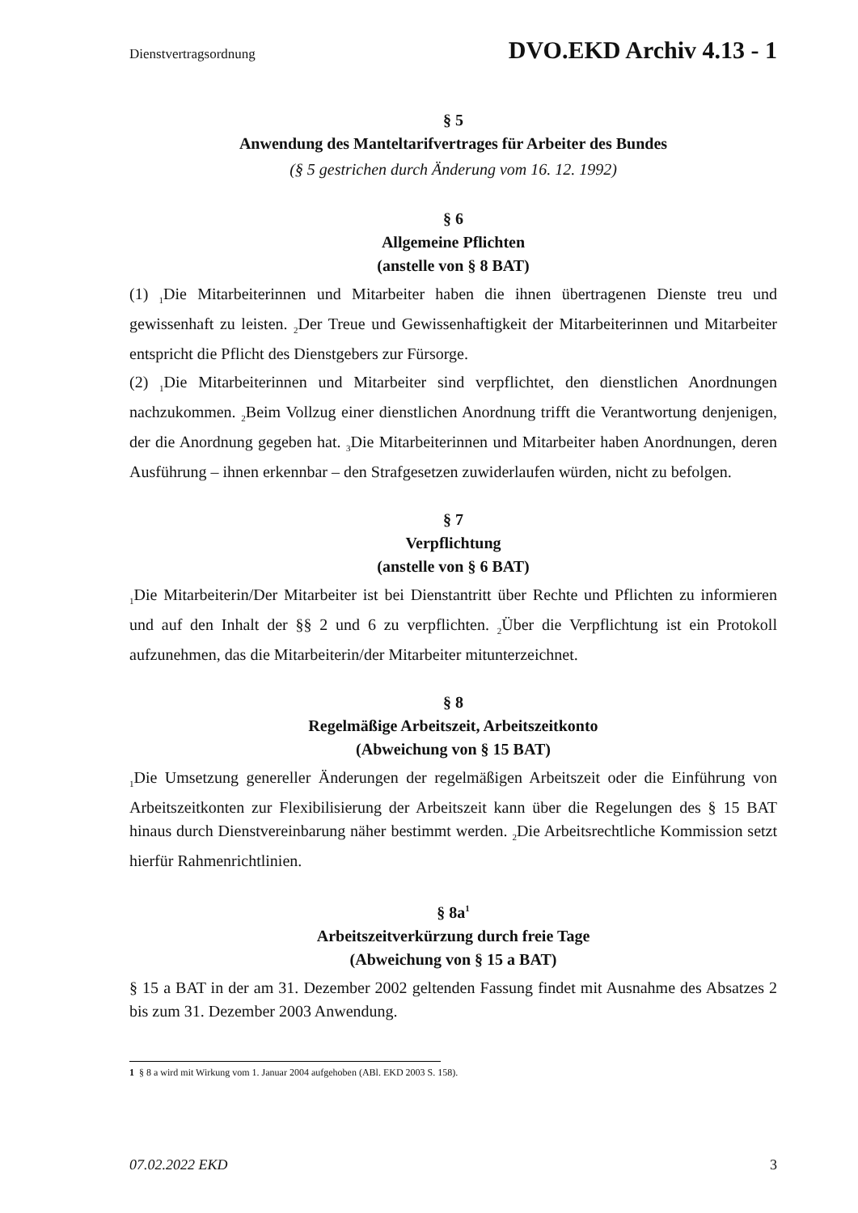Dienstvertragsordnung DVO.EKD Archiv 4.13 - 1
§ 5
Anwendung des Manteltarifvertrages für Arbeiter des Bundes
(§ 5 gestrichen durch Änderung vom 16. 12. 1992)
§ 6
Allgemeine Pflichten
(anstelle von § 8 BAT)
(1) <sub>1</sub>Die Mitarbeiterinnen und Mitarbeiter haben die ihnen übertragenen Dienste treu und gewissenhaft zu leisten. <sub>2</sub>Der Treue und Gewissenhaftigkeit der Mitarbeiterinnen und Mitarbeiter entspricht die Pflicht des Dienstgebers zur Fürsorge.
(2) <sub>1</sub>Die Mitarbeiterinnen und Mitarbeiter sind verpflichtet, den dienstlichen Anordnungen nachzukommen. <sub>2</sub>Beim Vollzug einer dienstlichen Anordnung trifft die Verantwortung denjenigen, der die Anordnung gegeben hat. <sub>3</sub>Die Mitarbeiterinnen und Mitarbeiter haben Anordnungen, deren Ausführung – ihnen erkennbar – den Strafgesetzen zuwiderlaufen würden, nicht zu befolgen.
§ 7
Verpflichtung
(anstelle von § 6 BAT)
<sub>1</sub>Die Mitarbeiterin/Der Mitarbeiter ist bei Dienstantritt über Rechte und Pflichten zu informieren und auf den Inhalt der §§ 2 und 6 zu verpflichten. <sub>2</sub>Über die Verpflichtung ist ein Protokoll aufzunehmen, das die Mitarbeiterin/der Mitarbeiter mitunterzeichnet.
§ 8
Regelmäßige Arbeitszeit, Arbeitszeitkonto
(Abweichung von § 15 BAT)
<sub>1</sub>Die Umsetzung genereller Änderungen der regelmäßigen Arbeitszeit oder die Einführung von Arbeitszeitkonten zur Flexibilisierung der Arbeitszeit kann über die Regelungen des § 15 BAT hinaus durch Dienstvereinbarung näher bestimmt werden. <sub>2</sub>Die Arbeitsrechtliche Kommission setzt hierfür Rahmenrichtlinien.
§ 8a<sup>1</sup>
Arbeitszeitverkürzung durch freie Tage
(Abweichung von § 15 a BAT)
§ 15 a BAT in der am 31. Dezember 2002 geltenden Fassung findet mit Ausnahme des Absatzes 2 bis zum 31. Dezember 2003 Anwendung.
1 § 8 a wird mit Wirkung vom 1. Januar 2004 aufgehoben (ABl. EKD 2003 S. 158).
07.02.2022 EKD 3